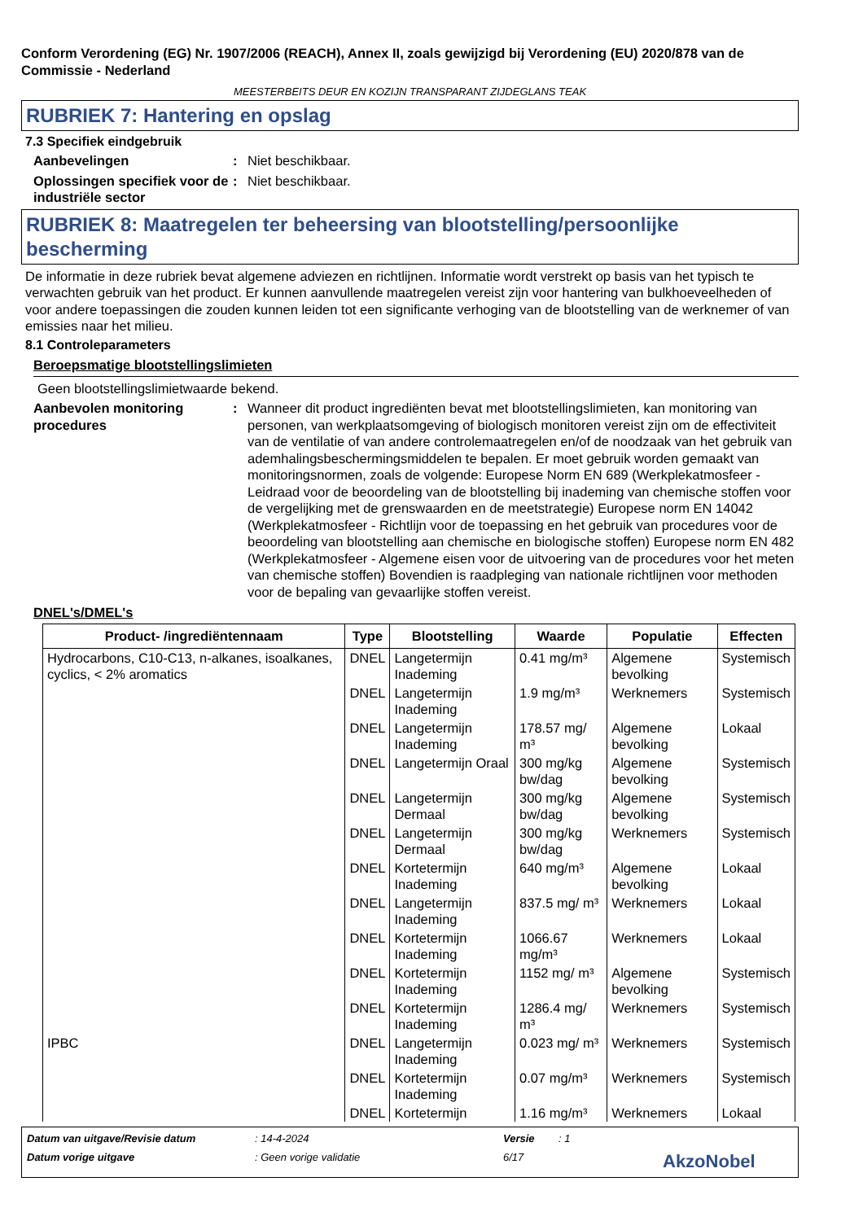Conform Verordening (EG) Nr. 1907/2006 (REACH), Annex II, zoals gewijzigd bij Verordening (EU) 2020/878 van de Commissie - Nederland
MEESTERBEITS DEUR EN KOZIJN TRANSPARANT ZIJDEGLANS TEAK
RUBRIEK 7: Hantering en opslag
7.3 Specifiek eindgebruik
Aanbevelingen : Niet beschikbaar.
Oplossingen specifiek voor de industriële sector
: Niet beschikbaar.
RUBRIEK 8: Maatregelen ter beheersing van blootstelling/persoonlijke bescherming
De informatie in deze rubriek bevat algemene adviezen en richtlijnen. Informatie wordt verstrekt op basis van het typisch te verwachten gebruik van het product. Er kunnen aanvullende maatregelen vereist zijn voor hantering van bulkhoeveelheden of voor andere toepassingen die zouden kunnen leiden tot een significante verhoging van de blootstelling van de werknemer of van emissies naar het milieu.
8.1 Controleparameters
Beroepsmatige blootstellingslimieten
Geen blootstellingslimietwaarde bekend.
Aanbevolen monitoring procedures
: Wanneer dit product ingrediënten bevat met blootstellingslimieten, kan monitoring van personen, van werkplaatsomgeving of biologisch monitoren vereist zijn om de effectiviteit van de ventilatie of van andere controlemaatregelen en/of de noodzaak van het gebruik van ademhalingsbeschermingsmiddelen te bepalen. Er moet gebruik worden gemaakt van monitoringsnormen, zoals de volgende: Europese Norm EN 689 (Werkplekatmosfeer - Leidraad voor de beoordeling van de blootstelling bij inademing van chemische stoffen voor de vergelijking met de grenswaarden en de meetstrategie) Europese norm EN 14042 (Werkplekatmosfeer - Richtlijn voor de toepassing en het gebruik van procedures voor de beoordeling van blootstelling aan chemische en biologische stoffen) Europese norm EN 482 (Werkplekatmosfeer - Algemene eisen voor de uitvoering van de procedures voor het meten van chemische stoffen) Bovendien is raadpleging van nationale richtlijnen voor methoden voor de bepaling van gevaarlijke stoffen vereist.
DNEL's/DMEL's
| Product- /ingrediëntennaam | Type | Blootstelling | Waarde | Populatie | Effecten |
| --- | --- | --- | --- | --- | --- |
| Hydrocarbons, C10-C13, n-alkanes, isoalkanes, cyclics, < 2% aromatics | DNEL | Langetermijn Inademing | 0.41 mg/m³ | Algemene bevolking | Systemisch |
| | DNEL | Langetermijn Inademing | 1.9 mg/m³ | Werknemers | Systemisch |
| | DNEL | Langetermijn Inademing | 178.57 mg/ m³ | Algemene bevolking | Lokaal |
| | DNEL | Langetermijn Oraal | 300 mg/kg bw/dag | Algemene bevolking | Systemisch |
| | DNEL | Langetermijn Dermaal | 300 mg/kg bw/dag | Algemene bevolking | Systemisch |
| | DNEL | Langetermijn Dermaal | 300 mg/kg bw/dag | Werknemers | Systemisch |
| | DNEL | Kortetermijn Inademing | 640 mg/m³ | Algemene bevolking | Lokaal |
| | DNEL | Langetermijn Inademing | 837.5 mg/ m³ | Werknemers | Lokaal |
| | DNEL | Kortetermijn Inademing | 1066.67 mg/m³ | Werknemers | Lokaal |
| | DNEL | Kortetermijn Inademing | 1152 mg/ m³ | Algemene bevolking | Systemisch |
| | DNEL | Kortetermijn Inademing | 1286.4 mg/ m³ | Werknemers | Systemisch |
| IPBC | DNEL | Langetermijn Inademing | 0.023 mg/ m³ | Werknemers | Systemisch |
| | DNEL | Kortetermijn Inademing | 0.07 mg/m³ | Werknemers | Systemisch |
| | DNEL | Kortetermijn | 1.16 mg/m³ | Werknemers | Lokaal |
Datum van uitgave/Revisie datum: 14-4-2024 Versie: 1 Datum vorige uitgave: Geen vorige validatie 6/17 AkzoNobel